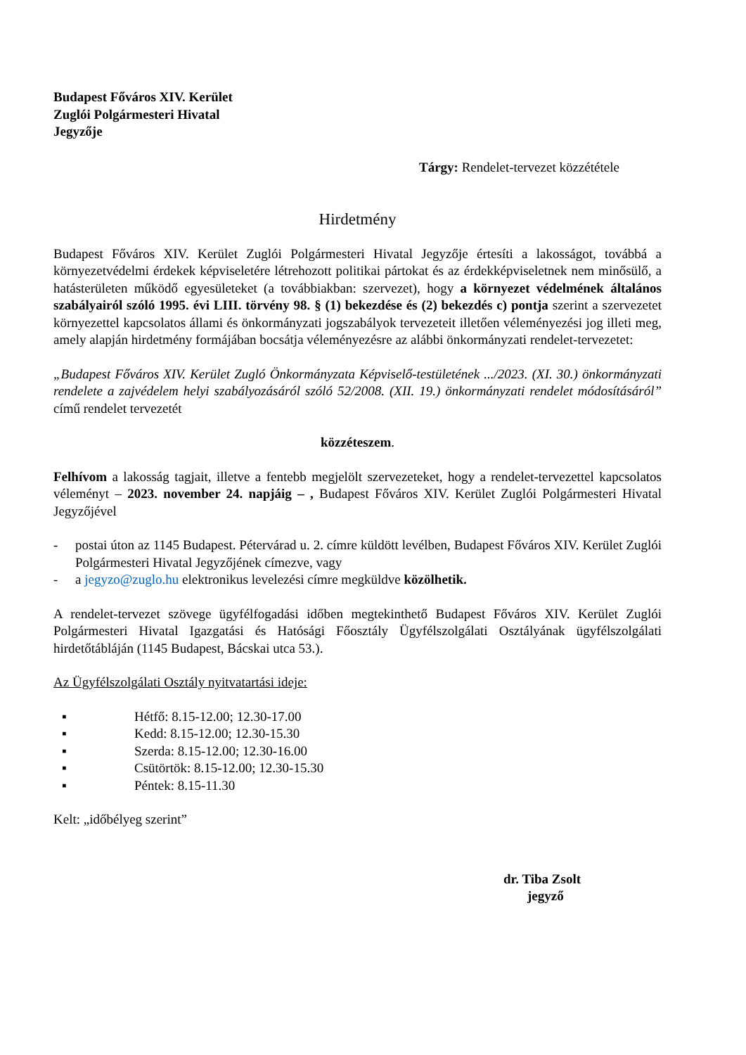Budapest Főváros XIV. Kerület
Zuglói Polgármesteri Hivatal
Jegyzője
Tárgy: Rendelet-tervezet közzététele
Hirdetmény
Budapest Főváros XIV. Kerület Zuglói Polgármesteri Hivatal Jegyzője értesíti a lakosságot, továbbá a környezetvédelmi érdekek képviseletére létrehozott politikai pártokat és az érdekképviseletnek nem minősülő, a hatásterületen működő egyesületeket (a továbbiakban: szervezet), hogy a környezet védelmének általános szabályairól szóló 1995. évi LIII. törvény 98. § (1) bekezdése és (2) bekezdés c) pontja szerint a szervezetet környezettel kapcsolatos állami és önkormányzati jogszabályok tervezeteit illetően véleményezési jog illeti meg, amely alapján hirdetmény formájában bocsátja véleményezésre az alábbi önkormányzati rendelet-tervezetet:
„Budapest Főváros XIV. Kerület Zugló Önkormányzata Képviselő-testületének .../2023. (XI. 30.) önkormányzati rendelete a zajvédelem helyi szabályozásáról szóló 52/2008. (XII. 19.) önkormányzati rendelet módosításáról” című rendelet tervezetét
közzéteszem.
Felhívom a lakosság tagjait, illetve a fentebb megjelölt szervezeteket, hogy a rendelet-tervezettel kapcsolatos véleményt – 2023. november 24. napjáig – , Budapest Főváros XIV. Kerület Zuglói Polgármesteri Hivatal Jegyzőjével
- postai úton az 1145 Budapest. Pétervárad u. 2. címre küldött levélben, Budapest Főváros XIV. Kerület Zuglói Polgármesteri Hivatal Jegyzőjének címezve, vagy
- a jegyzo@zuglo.hu elektronikus levelezési címre megküldve közölhetik.
A rendelet-tervezet szövege ügyfélfogadási időben megtekinthető Budapest Főváros XIV. Kerület Zuglói Polgármesteri Hivatal Igazgatási és Hatósági Főosztály Ügyfélszolgálati Osztályának ügyfélszolgálati hirdetőtábláján (1145 Budapest, Bácskai utca 53.).
Az Ügyfélszolgálati Osztály nyitvatartási ideje:
▪ Hétfő: 8.15-12.00; 12.30-17.00
▪ Kedd: 8.15-12.00; 12.30-15.30
▪ Szerda: 8.15-12.00; 12.30-16.00
▪ Csütörtök: 8.15-12.00; 12.30-15.30
▪ Péntek: 8.15-11.30
Kelt: „időbélyeg szerint”
dr. Tiba Zsolt
jegyző